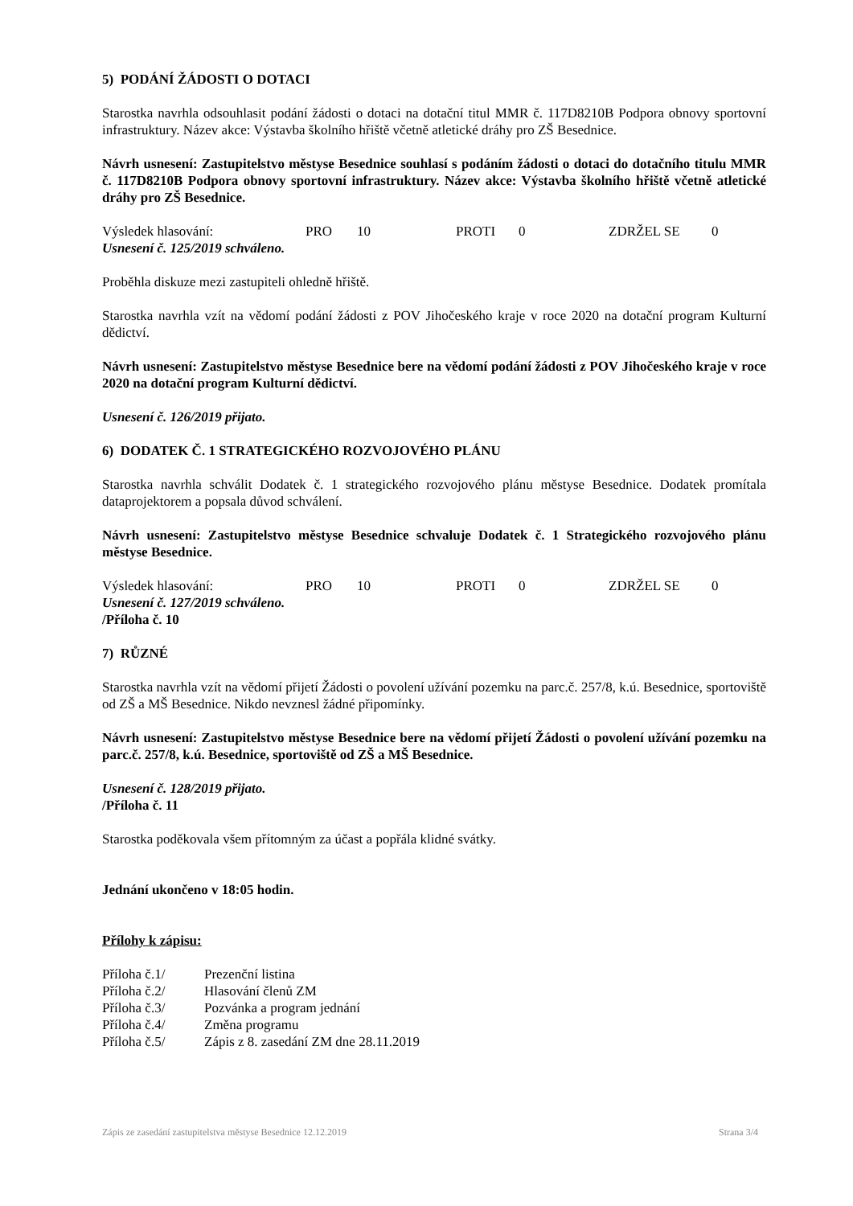5) PODÁNÍ ŽÁDOSTI O DOTACI
Starostka navrhla odsouhlasit podání žádosti o dotaci na dotační titul MMR č. 117D8210B Podpora obnovy sportovní infrastruktury. Název akce: Výstavba školního hřiště včetně atletické dráhy pro ZŠ Besednice.
Návrh usnesení: Zastupitelstvo městyse Besednice souhlasí s podáním žádosti o dotaci do dotačního titulu MMR č. 117D8210B Podpora obnovy sportovní infrastruktury. Název akce: Výstavba školního hřiště včetně atletické dráhy pro ZŠ Besednice.
Výsledek hlasování: PRO 10 PROTI 0 ZDRŽEL SE 0
Usnesení č. 125/2019 schváleno.
Proběhla diskuze mezi zastupiteli ohledně hřiště.
Starostka navrhla vzít na vědomí podání žádosti z POV Jihočeského kraje v roce 2020 na dotační program Kulturní dědictví.
Návrh usnesení: Zastupitelstvo městyse Besednice bere na vědomí podání žádosti z POV Jihočeského kraje v roce 2020 na dotační program Kulturní dědictví.
Usnesení č. 126/2019 přijato.
6) DODATEK Č. 1 STRATEGICKÉHO ROZVOJOVÉHO PLÁNU
Starostka navrhla schválit Dodatek č. 1 strategického rozvojového plánu městyse Besednice. Dodatek promítala dataprojektorem a popsala důvod schválení.
Návrh usnesení: Zastupitelstvo městyse Besednice schvaluje Dodatek č. 1 Strategického rozvojového plánu městyse Besednice.
Výsledek hlasování: PRO 10 PROTI 0 ZDRŽEL SE 0
Usnesení č. 127/2019 schváleno.
/Příloha č. 10
7) RŮZNÉ
Starostka navrhla vzít na vědomí přijetí Žádosti o povolení užívání pozemku na parc.č. 257/8, k.ú. Besednice, sportoviště od ZŠ a MŠ Besednice. Nikdo nevznesl žádné připomínky.
Návrh usnesení: Zastupitelstvo městyse Besednice bere na vědomí přijetí Žádosti o povolení užívání pozemku na parc.č. 257/8, k.ú. Besednice, sportoviště od ZŠ a MŠ Besednice.
Usnesení č. 128/2019 přijato.
/Příloha č. 11
Starostka poděkovala všem přítomným za účast a popřála klidné svátky.
Jednání ukončeno v 18:05 hodin.
Přílohy k zápisu:
| Příloha č.1/ | Prezenční listina |
| Příloha č.2/ | Hlasování členů ZM |
| Příloha č.3/ | Pozvánka a program jednání |
| Příloha č.4/ | Změna programu |
| Příloha č.5/ | Zápis z 8. zasedání ZM dne 28.11.2019 |
Zápis ze zasedání zastupitelstva městyse Besednice 12.12.2019 Strana 3/4